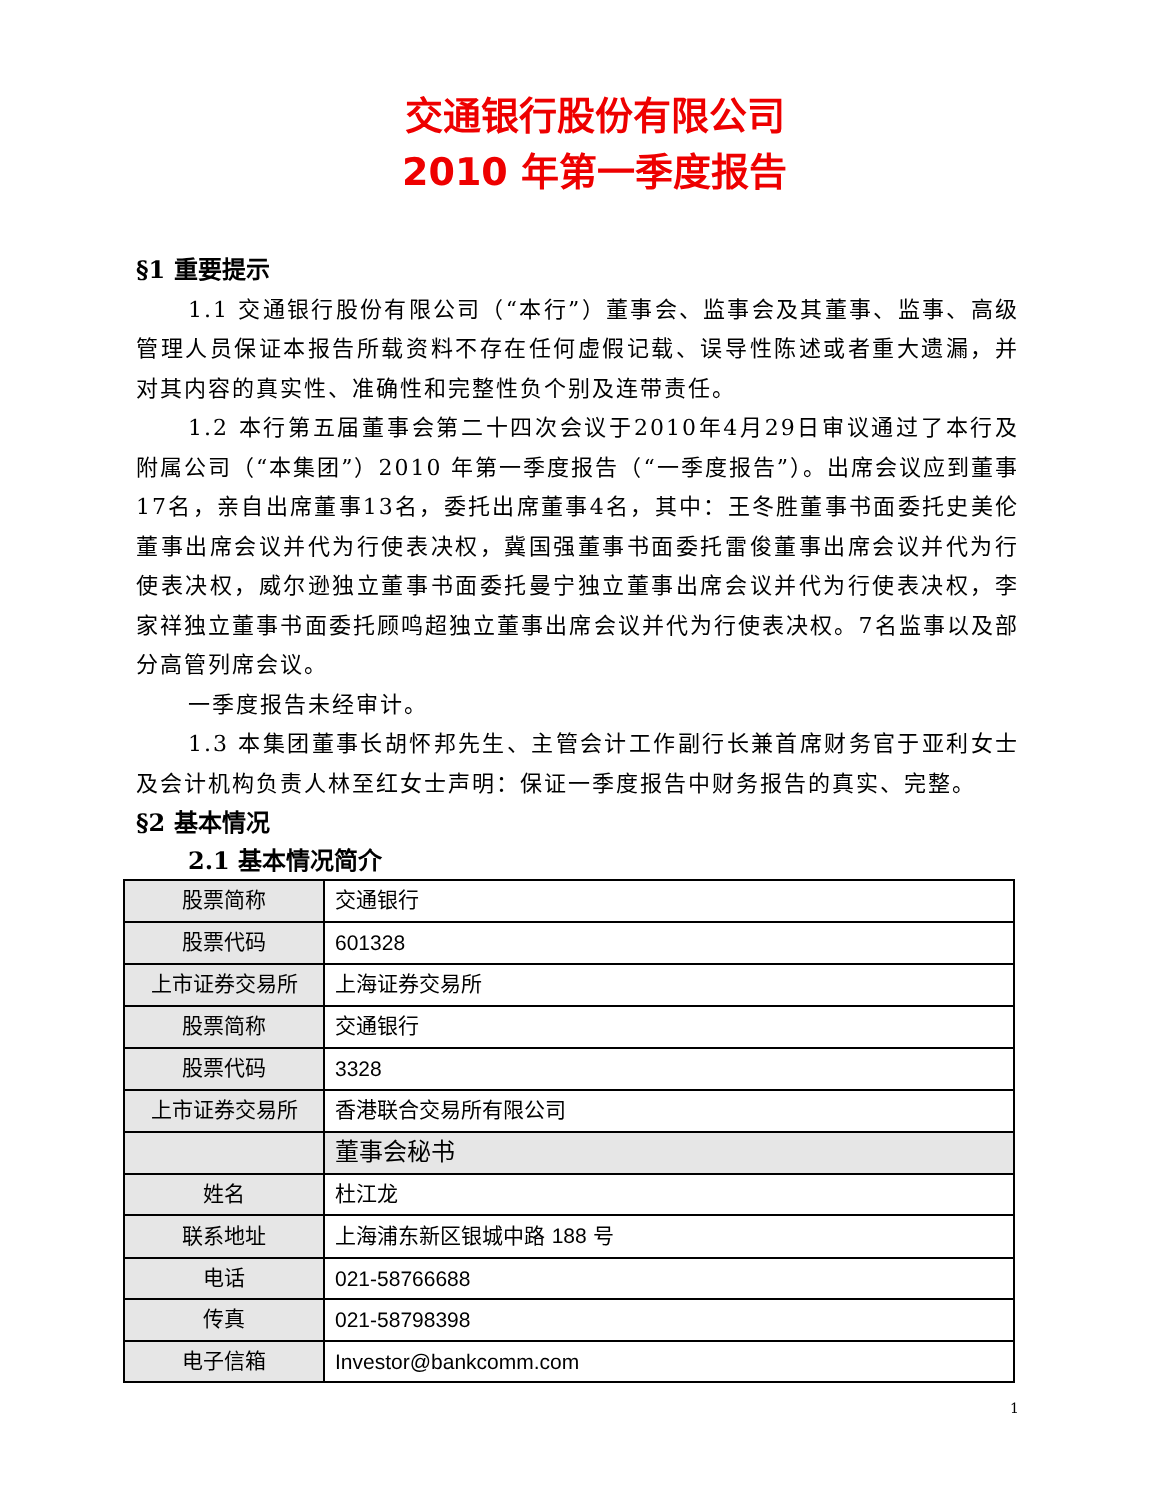交通银行股份有限公司
2010 年第一季度报告
§1 重要提示
1.1 交通银行股份有限公司（“本行”）董事会、监事会及其董事、监事、高级管理人员保证本报告所载资料不存在任何虚假记载、误导性陈述或者重大遗漏，并对其内容的真实性、准确性和完整性负个别及连带责任。
1.2 本行第五届董事会第二十四次会议于2010年4月29日审议通过了本行及附属公司（“本集团”）2010 年第一季度报告（“一季度报告”）。出席会议应到董事17名，亲自出席董事13名，委托出席董事4名，其中：王冬胜董事书面委托史美伦董事出席会议并代为行使表决权，冀国强董事书面委托雷俊董事出席会议并代为行使表决权，威尔逊独立董事书面委托曼宁独立董事出席会议并代为行使表决权，李家祥独立董事书面委托顾鸣超独立董事出席会议并代为行使表决权。7名监事以及部分高管列席会议。
一季度报告未经审计。
1.3 本集团董事长胡怀邦先生、主管会计工作副行长兼首席财务官于亚利女士及会计机构负责人林至红女士声明：保证一季度报告中财务报告的真实、完整。
§2 基本情况
2.1 基本情况简介
| 股票简称 | 交通银行 |
| 股票代码 | 601328 |
| 上市证券交易所 | 上海证券交易所 |
| 股票简称 | 交通银行 |
| 股票代码 | 3328 |
| 上市证券交易所 | 香港联合交易所有限公司 |
| | 董事会秘书 |
| 姓名 | 杜江龙 |
| 联系地址 | 上海浦东新区银城中路 188 号 |
| 电话 | 021-58766688 |
| 传真 | 021-58798398 |
| 电子信箱 | Investor@bankcomm.com |
1